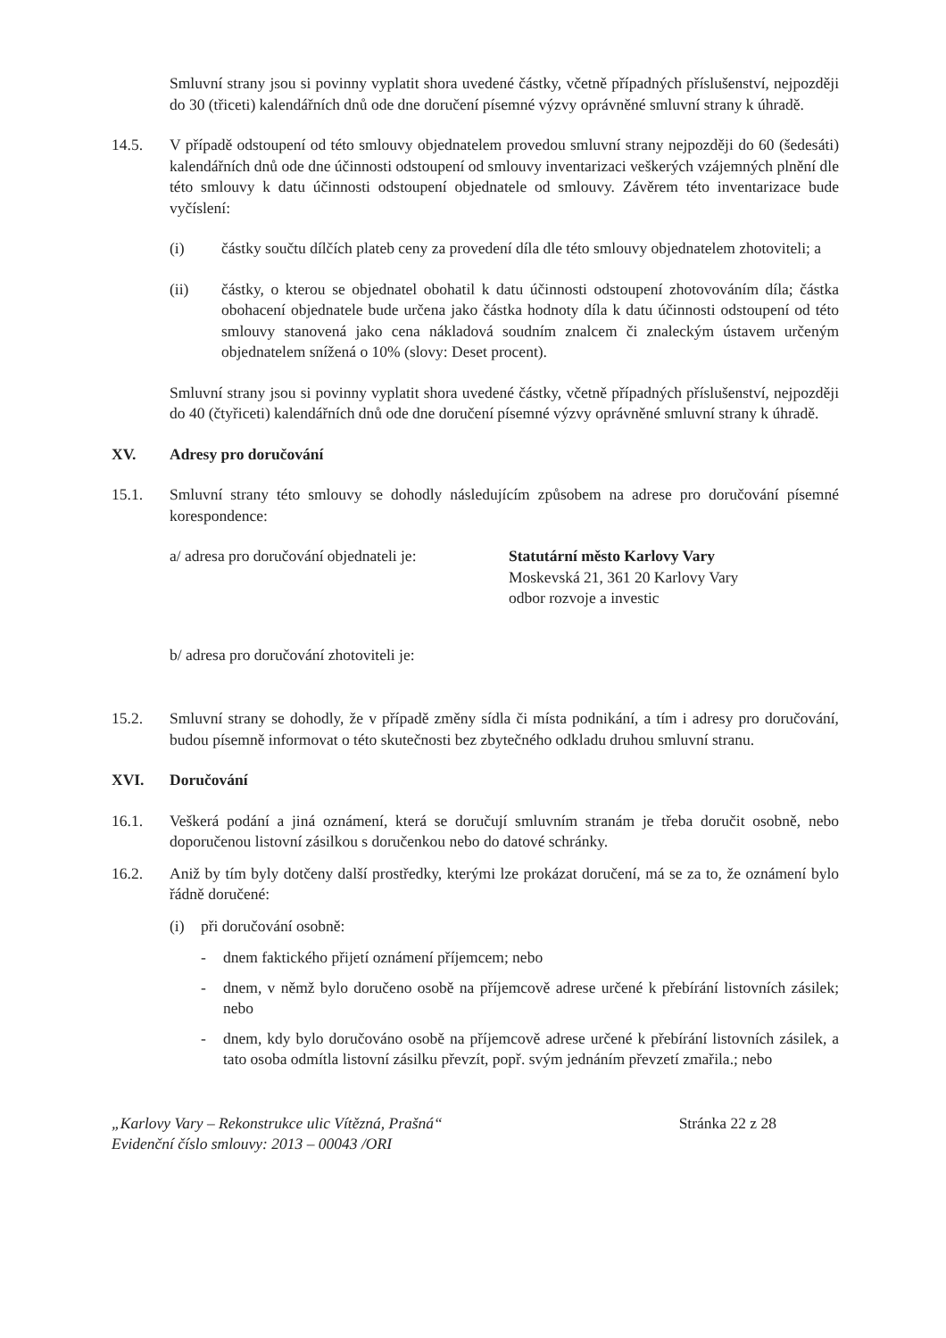Smluvní strany jsou si povinny vyplatit shora uvedené částky, včetně případných příslušenství, nejpozději do 30 (třiceti) kalendářních dnů ode dne doručení písemné výzvy oprávněné smluvní strany k úhradě.
14.5. V případě odstoupení od této smlouvy objednatelem provedou smluvní strany nejpozději do 60 (šedesáti) kalendářních dnů ode dne účinnosti odstoupení od smlouvy inventarizaci veškerých vzájemných plnění dle této smlouvy k datu účinnosti odstoupení objednatele od smlouvy. Závěrem této inventarizace bude vyčíslení:
(i) částky součtu dílčích plateb ceny za provedení díla dle této smlouvy objednatelem zhotoviteli; a
(ii) částky, o kterou se objednatel obohatil k datu účinnosti odstoupení zhotovováním díla; částka obohacení objednatele bude určena jako částka hodnoty díla k datu účinnosti odstoupení od této smlouvy stanovená jako cena nákladová soudním znalcem či znaleckým ústavem určeným objednatelem snížená o 10% (slovy: Deset procent).
Smluvní strany jsou si povinny vyplatit shora uvedené částky, včetně případných příslušenství, nejpozději do 40 (čtyřiceti) kalendářních dnů ode dne doručení písemné výzvy oprávněné smluvní strany k úhradě.
XV. Adresy pro doručování
15.1. Smluvní strany této smlouvy se dohodly následujícím způsobem na adrese pro doručování písemné korespondence:
a/ adresa pro doručování objednateli je: Statutární město Karlovy Vary
Moskevská 21, 361 20 Karlovy Vary
odbor rozvoje a investic
b/ adresa pro doručování zhotoviteli je:
15.2. Smluvní strany se dohodly, že v případě změny sídla či místa podnikání, a tím i adresy pro doručování, budou písemně informovat o této skutečnosti bez zbytečného odkladu druhou smluvní stranu.
XVI. Doručování
16.1. Veškerá podání a jiná oznámení, která se doručují smluvním stranám je třeba doručit osobně, nebo doporučenou listovní zásilkou s doručenkou nebo do datové schránky.
16.2. Aniž by tím byly dotčeny další prostředky, kterými lze prokázat doručení, má se za to, že oznámení bylo řádně doručené:
(i) při doručování osobně:
- dnem faktického přijetí oznámení příjemcem; nebo
- dnem, v němž bylo doručeno osobě na příjemcově adrese určené k přebírání listovních zásilek; nebo
- dnem, kdy bylo doručováno osobě na příjemcově adrese určené k přebírání listovních zásilek, a tato osoba odmítla listovní zásilku převzít, popř. svým jednáním převzetí zmařila.; nebo
„Karlovy Vary – Rekonstrukce ulic Vítězná, Prašná“Evidenční číslo smlouvy: 2013 – 00043 /ORI Stránka 22 z 28